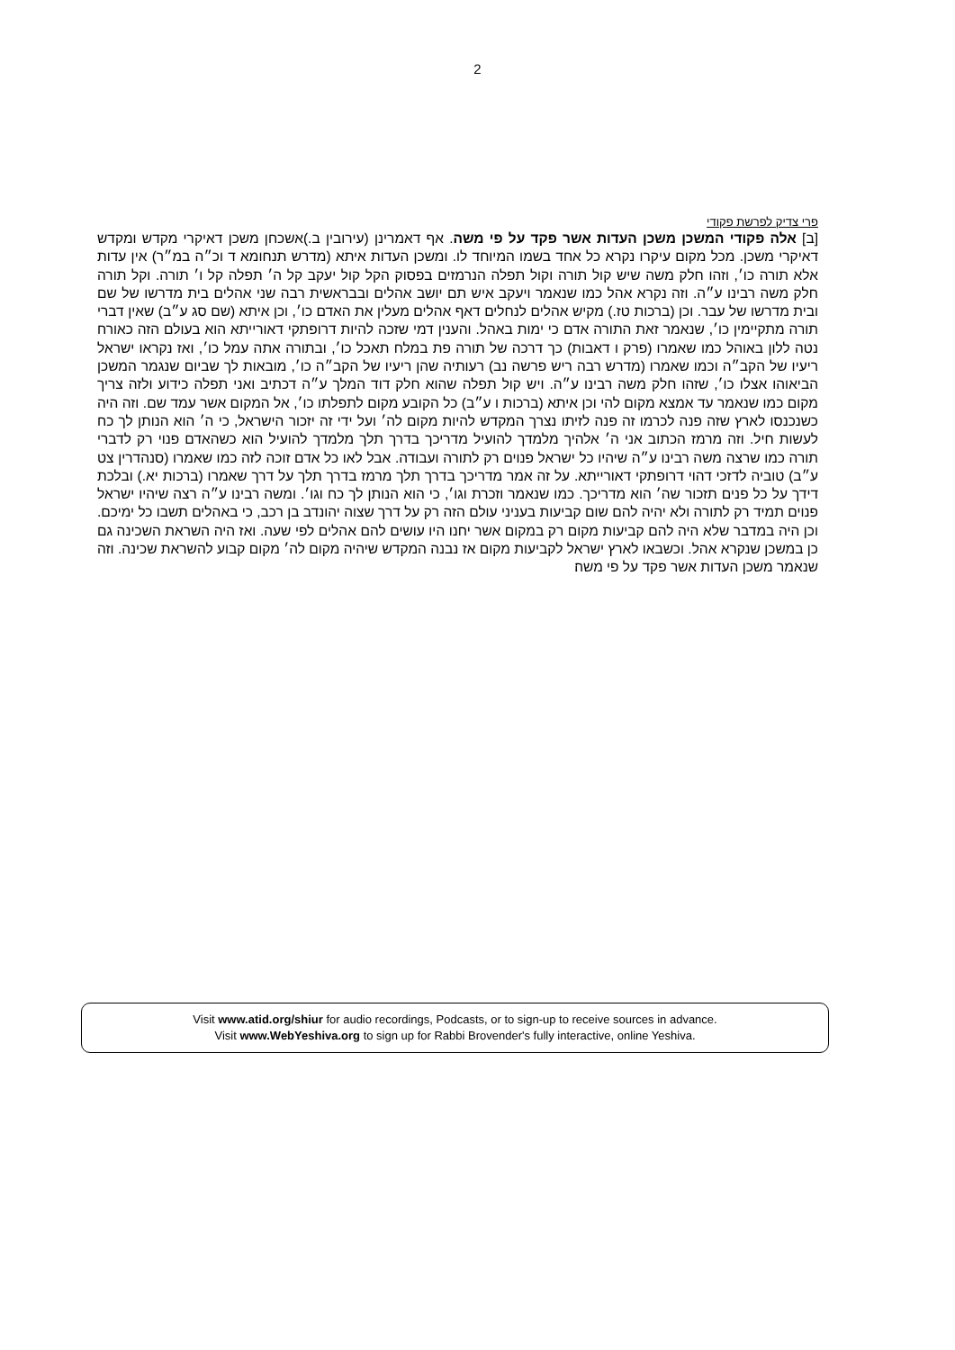2
פרי צדיק לפרשת פקודי
[ב] אלה פקודי המשכן משכן העדות אשר פקד על פי משה. אף דאמרינן (עירובין ב.)אשכחן משכן דאיקרי מקדש ומקדש דאיקרי משכן. מכל מקום עיקרו נקרא כל אחד בשמו המיוחד לו. ומשכן העדות איתא (מדרש תנחומא ד וכ״ה במ״ר) אין עדות אלא תורה כו׳, וזהו חלק משה שיש קול תורה וקול תפלה הנרמזים בפסוק הקל קול יעקב קל ה׳ תפלה קל ו׳ תורה. וקל תורה חלק משה רבינו ע״ה. וזה נקרא אהל כמו שנאמר ויעקב איש תם יושב אהלים ובבראשית רבה שני אהלים בית מדרשו של שם ובית מדרשו של עבר. וכן (ברכות טז.) מקיש אהלים לנחלים דאף אהלים מעלין את האדם כו׳, וכן איתא (שם סג ע״ב) שאין דברי תורה מתקיימין כו׳, שנאמר זאת התורה אדם כי ימות באהל. והענין דמי שזכה להיות דרופתקי דאורייתא הוא בעולם הזה כאורח נטה ללון באוהל כמו שאמרו (פרק ו דאבות) כך דרכה של תורה פת במלח תאכל כו׳, ובתורה אתה עמל כו׳, ואז נקראו ישראל ריעיו של הקב״ה וכמו שאמרו (מדרש רבה ריש פרשה נב) רעותיה שהן ריעיו של הקב״ה כו׳, מובאות לך שביום שנגמר המשכן הביאוהו אצלו כו׳, שזהו חלק משה רבינו ע״ה. ויש קול תפלה שהוא חלק דוד המלך ע״ה דכתיב ואני תפלה כידוע ולזה צריך מקום כמו שנאמר עד אמצא מקום להי וכן איתא (ברכות ו ע״ב) כל הקובע מקום לתפלתו כו׳, אל המקום אשר עמד שם. וזה היה כשנכנסו לארץ שזה פנה לכרמו זה פנה לזיתו נצרך המקדש להיות מקום לה׳ ועל ידי זה יזכור הישראל, כי ה׳ הוא הנותן לך כח לעשות חיל. וזה מרמז הכתוב אני ה׳ אלהיך מלמדך להועיל מדריכך בדרך תלך מלמדך להועיל הוא כשהאדם פנוי רק לדברי תורה כמו שרצה משה רבינו ע״ה שיהיו כל ישראל פנוים רק לתורה ועבודה. אבל לאו כל אדם זוכה לזה כמו שאמרו (סנהדרין צט ע״ב) טוביה לדזכי דהוי דרופתקי דאורייתא. על זה אמר מדריכך בדרך תלך מרמז בדרך תלך על דרך שאמרו (ברכות יא.) ובלכת דידך על כל פנים תזכור שה׳ הוא מדריכך. כמו שנאמר וזכרת וגו׳, כי הוא הנותן לך כח וגו׳. ומשה רבינו ע״ה רצה שיהיו ישראל פנוים תמיד רק לתורה ולא יהיה להם שום קביעות בעניני עולם הזה רק על דרך שצוה יהונדב בן רכב, כי באהלים תשבו כל ימיכם. וכן היה במדבר שלא היה להם קביעות מקום רק במקום אשר יחנו היו עושים להם אהלים לפי שעה. ואז היה השראת השכינה גם כן במשכן שנקרא אהל. וכשבאו לארץ ישראל לקביעות מקום אז נבנה המקדש שיהיה מקום לה׳ מקום קבוע להשראת שכינה. וזה שנאמר משכן העדות אשר פקד על פי משה׃
Visit www.atid.org/shiur for audio recordings, Podcasts, or to sign-up to receive sources in advance.
Visit www.WebYeshiva.org to sign up for Rabbi Brovender's fully interactive, online Yeshiva.